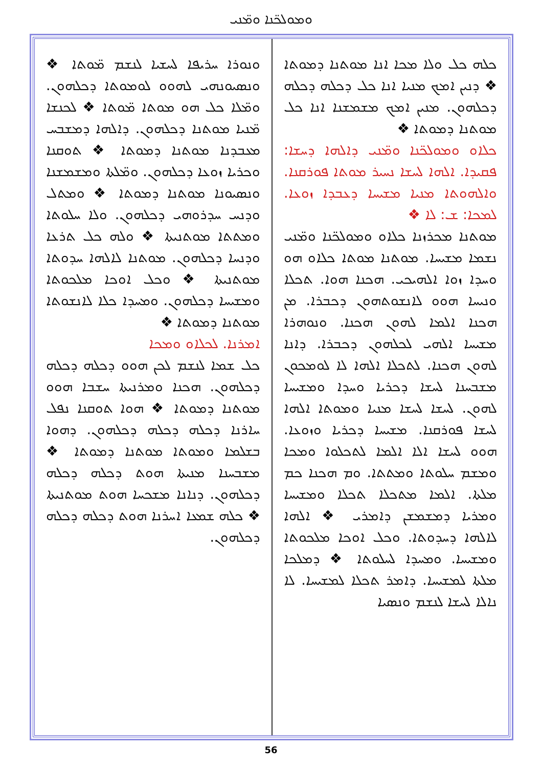ܘܡܘܠܟ̈ܢܐ ܘܡ̈ܢܝ
ܘܢܘܪܐ ܚܪܝܦܐ ܠܚܫܝܐ ܠܢܫܡ ܡ̈ܘܬܐ ❖ ܘܢܣܝܘܢܗܝ ܠܗܘܘ ܠܘܡܘܬܐ ܕܟܠܗܘܢ. ܘܡ̈ܠܐ ܟܠ ܗܘ ܡܘܬܐ ܡ̈ܘܬܐ ❖ ܠܟܢܫܐ ܡ̈ܢܝܐ ܡܘܬܢܐ ܕܟܠܗܘܢ. ܕܐܠܗܐ ܕܡܫܒܚ ܡܥܒܕܢܐ ܡܘܬܢܐ ܕܡܘܬܐ ❖ ܬܘܩܢܐ ܘܟܪܝܐ ܙܘܥܐ ܕܟܠܗܘܢ. ܘܡ̈ܠܬܐ ܘܡܫܡܫܢܐ ܘܢܣܝܘܢܐ ܡܘܬܢܐ ܕܡܘܬܐ ❖ ܘܡܬܠ ܘܕܢܚ ܚܕܪܘܗܝ ܕܟܠܗܘܢ. ܘܠܐ ܚܠܘܬܐ ܘܡܬܬܐ ܡܘܬܢܝܬܐ ❖ ܘܠܗ ܟܠ ܬܪܥܐ ܘܕܢܚܐ ܕܟܠܗܘܢ. ܡܘܬܢܐ ܠܐܠܗܐ ܚܕܘܬܐ ܡܘܬܢܝܬܐ ❖ ܘܟܠ ܐܘܟܐ ܡܠܟܘܬܐ ܘܡܫܝܚܐ ܕܟܠܗܘܢ. ܘܡܚܕܐ ܟܠܐ ܠܐܢܫܘܬܐ ܡܘܬܢܐ ܕܡܘܬܐ ❖
ܐܡܪܢܐ. ܠܟܠܐܘ ܘܡܟܐ
ܟܠ ܫܡܐ ܠܢܫܡ ܠܟܢ ܗܘܘ ܕܟܠܗ ܕܟܠܗ ܕܟܠܗܘܢ. ܗܟܢܐ ܘܡܪܢܝܬܐ ܚܫܒܐ ܗܘܘ ܡܘܬܢܐ ܕܡܘܬܐ ❖ ܗܘܐ ܬܘܩܢܐ ܢܦܠ ܚܐܪܢܐ ܕܟܠܗ ܕܟܠܗ ܕܟܠܗܘܢ. ܕܗܘܐ ܒܫܠܡܐ ܘܡܘܬܐ ܡܘܬܢܐ ܕܡܘܬܐ ❖ ܡܫܒܚܢܐ ܡܢܝܬܐ ܗܘܬ ܕܟܠܗ ܕܟܠܗ ܕܟܠܗܘܢ. ܕܢܐܢܐ ܡܫܟܚܐ ܗܘܬ ܡܘܬܢܝܬܐ ❖ ܟܠܗ ܫܡܥܐ ܐܚܪܢܐ ܗܘܬ ܕܟܠܗ ܕܟܠܗ ܕܟܠܗܘܢ.
ܟܠܗ ܟܠ ܘܠܐ ܡܟܐ ܐܢܐ ܡܘܬܢܐ ܕܡܘܬܐ ❖ ܕܢܝܢ ܐܡܟ ܡܢܝܐ ܐܢܐ ܟܠ ܕܟܠܗ ܕܟܠܗ ܕܟܠܗܘܢ. ܡܢܝܢ ܐܡܟ ܡܫܡܫܢܐ ܐܢܐ ܟܠ ܡܘܬܢܐ ܕܡܘܬܐ ❖
ܟܠܐܘ ܘܡܘܠܟ̈ܢܐ ܘܡ̈ܢܝ ܕܐܠܗܐ ܕܚܫܐ: ܦܩܝܕܐ. ܐܠܗܐ ܠܚܫܐ ܢܚܝܪ ܡܘܬܐ ܦܘܪܩܢܐ. ܘܐܠܗܘܬܐ ܡܢܝܐ ܡܫܝܚܐ ܕܥܒܕܐ ܙܘܥܐ. ܠܡܟܐ: ܫ: ܠܐ ❖
ܡܘܬܢܐ ܡܟܪܙܢܐ ܟܠܐܘ ܘܡܘܠܟ̈ܢܐ ܘܡ̈ܢܝ ܢܫܡܐ ܡܫܝܚܐ. ܡܘܬܢܐ ܡܘܬܐ ܟܠܐܘ ܗܘ ܘܚܕܐ ܙܘܐ ܐܠܗܝܟܝ. ܗܟܢܐ ܗܘܐ. ܬܟܠܐ ܘܢܝܚܐ ܗܘܘ ܠܐܢܫܘܬܗܘܢ ܕܟܒܪܐ. ܡܢ ܗܟܢܐ ܐܠܡܐ ܠܗܘܢ ܗܟܢܐ. ܘܢܘܗܪܐ ܡܫܝܚܐ ܐܠܗܝ ܠܟܠܗܘܢ ܕܟܒܪܐ. ܕܐܢܐ ܠܗܘܢ ܗܟܢܐ. ܠܬܟܠܐ ܐܠܗܐ ܠܐ ܠܘܡܟܘܢ ܡܫܒܚܢܐ ܠܚܫܐ ܕܟܪܝܐ ܘܚܕܐ ܘܡܫܝܚܐ ܠܗܘܢ. ܠܚܫܐ ܠܚܫܐ ܡܢܝܐ ܘܡܘܬܐ ܐܠܗܐ ܠܚܫܐ ܦܘܪܩܢܐ. ܡܫܝܚܐ ܕܟܪܝܐ ܘܙܘܥܐ. ܗܘܘ ܠܚܫܐ ܐܠܐ ܐܠܡܐ ܠܬܟܠܘܐ ܘܡܟܐ ܘܡܫܡ ܚܠܘܬܐ ܘܡܬܬܐ. ܘܡ ܗܟܢܐ ܟܡ ܡܠܬܐ. ܐܠܡܐ ܡܬܟܠܐ ܬܟܠܐ ܘܡܫܝܚܐ ܘܡܪܝܐ ܕܡܫܡܫܢ ܕܐܡܪܝ ❖ ܐܠܗܐ ܠܐܠܗܐ ܕܚܕܘܬܐ. ܘܟܠ ܐܘܟܐ ܡܠܟܘܬܐ ܘܡܫܝܚܐ. ܘܡܚܕܐ ܠܚܠܘܬܐ ❖ ܕܡܠܟܐ ܡܠܬܐ ܠܡܫܝܚܐ. ܕܐܡܪ ܬܟܠܐ ܠܡܫܝܚܐ. ܠܐ ܢܐܠܐ ܠܚܫܐ ܠܢܫܡ ܘܢܣܝܐ
56